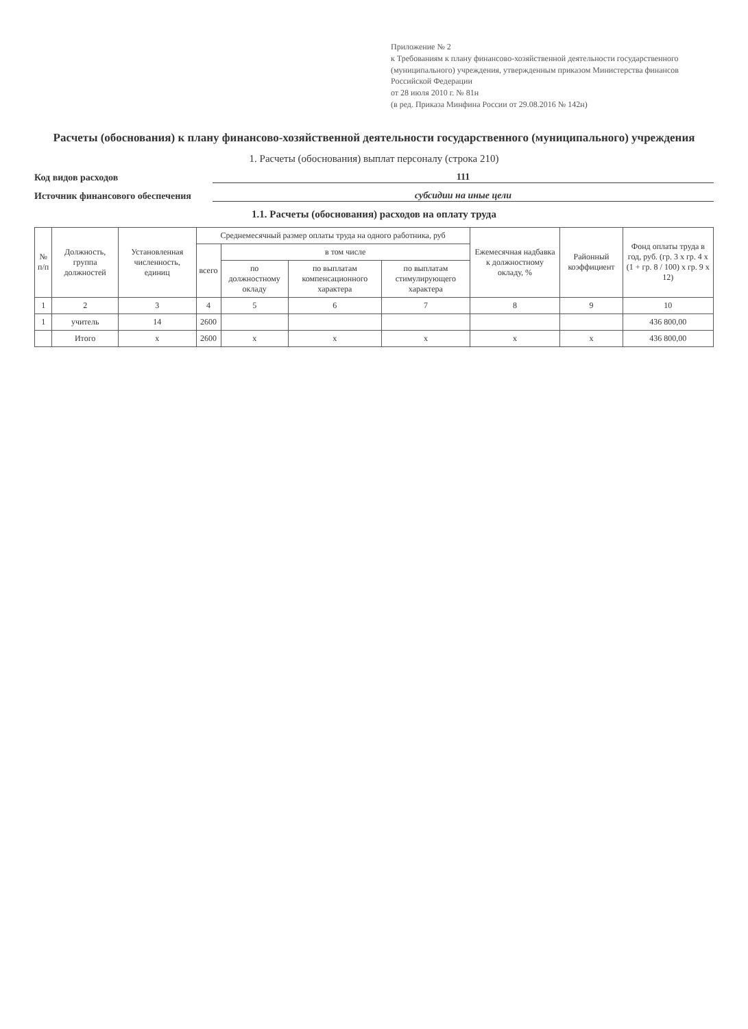Приложение № 2
к Требованиям к плану финансово-хозяйственной деятельности государственного (муниципального) учреждения, утвержденным приказом Министерства финансов Российской Федерации
от 28 июля 2010 г. № 81н
(в ред. Приказа Минфина России от 29.08.2016 № 142н)
Расчеты (обоснования) к плану финансово-хозяйственной деятельности государственного (муниципального) учреждения
1. Расчеты (обоснования) выплат персоналу (строка 210)
Код видов расходов 111
Источник финансового обеспечения субсидии на иные цели
1.1. Расчеты (обоснования) расходов на оплату труда
| № п/п | Должность, группа должностей | Установленная численность, единиц | Среднемесячный размер оплаты труда на одного работника, руб | | | | Ежемесячная надбавка к должностному окладу, % | Районный коэффициент | Фонд оплаты труда в год, руб. (гр. 3 х гр. 4 х (1 + гр. 8 / 100) х гр. 9 х 12) |
| --- | --- | --- | --- | --- | --- | --- | --- | --- | --- |
| | | | всего | в том числе | | | | | |
| | | | | по должностному окладу | по выплатам компенсационного характера | по выплатам стимулирующего характера | | | |
| 1 | 2 | 3 | 4 | 5 | 6 | 7 | 8 | 9 | 10 |
| 1 | учитель | 14 | 2600 | | | | | | 436 800,00 |
| | Итого | x | 2600 | x | x | x | x | x | 436 800,00 |